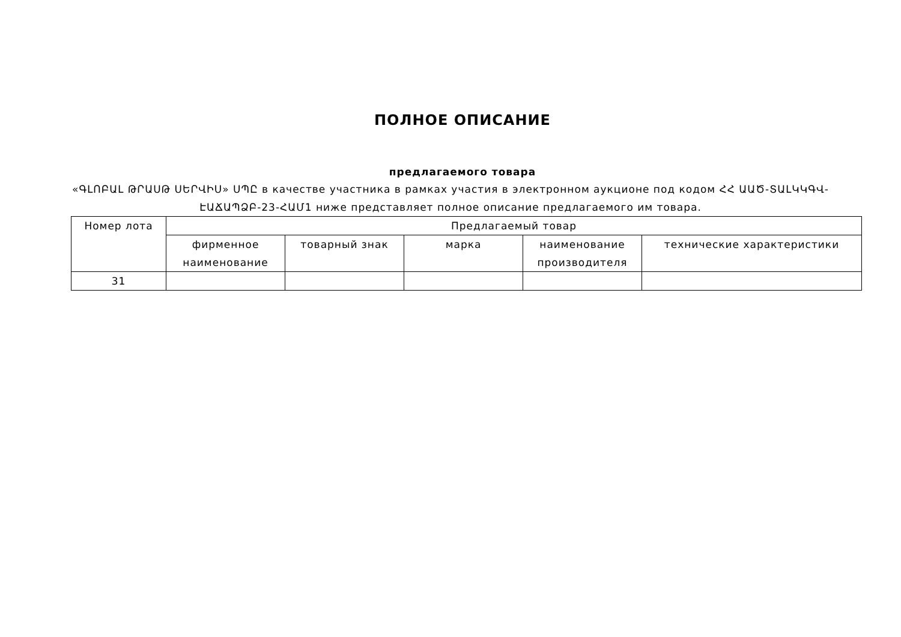ПОЛНОЕ ОПИСАНИЕ
предлагаемого товара
«ԳԼՈԲԱԼ ԹՐԱՍԹ ՍԵՐՎԻՍ» ՍՊԸ в качестве участника в рамках участия в электронном аукционе под кодом ՀՀ ԱԱԾ-ՏԱԼԿԿԳՎ-ԷԱՃԱՊՁԲ-23-ՀԱՄ1 ниже представляет полное описание предлагаемого им товара.
| Номер лота | Предлагаемый товар | | | | |
| --- | --- | --- | --- | --- | --- |
| | фирменное наименование | товарный знак | марка | наименование производителя | технические характеристики |
| 31 | | | | | |